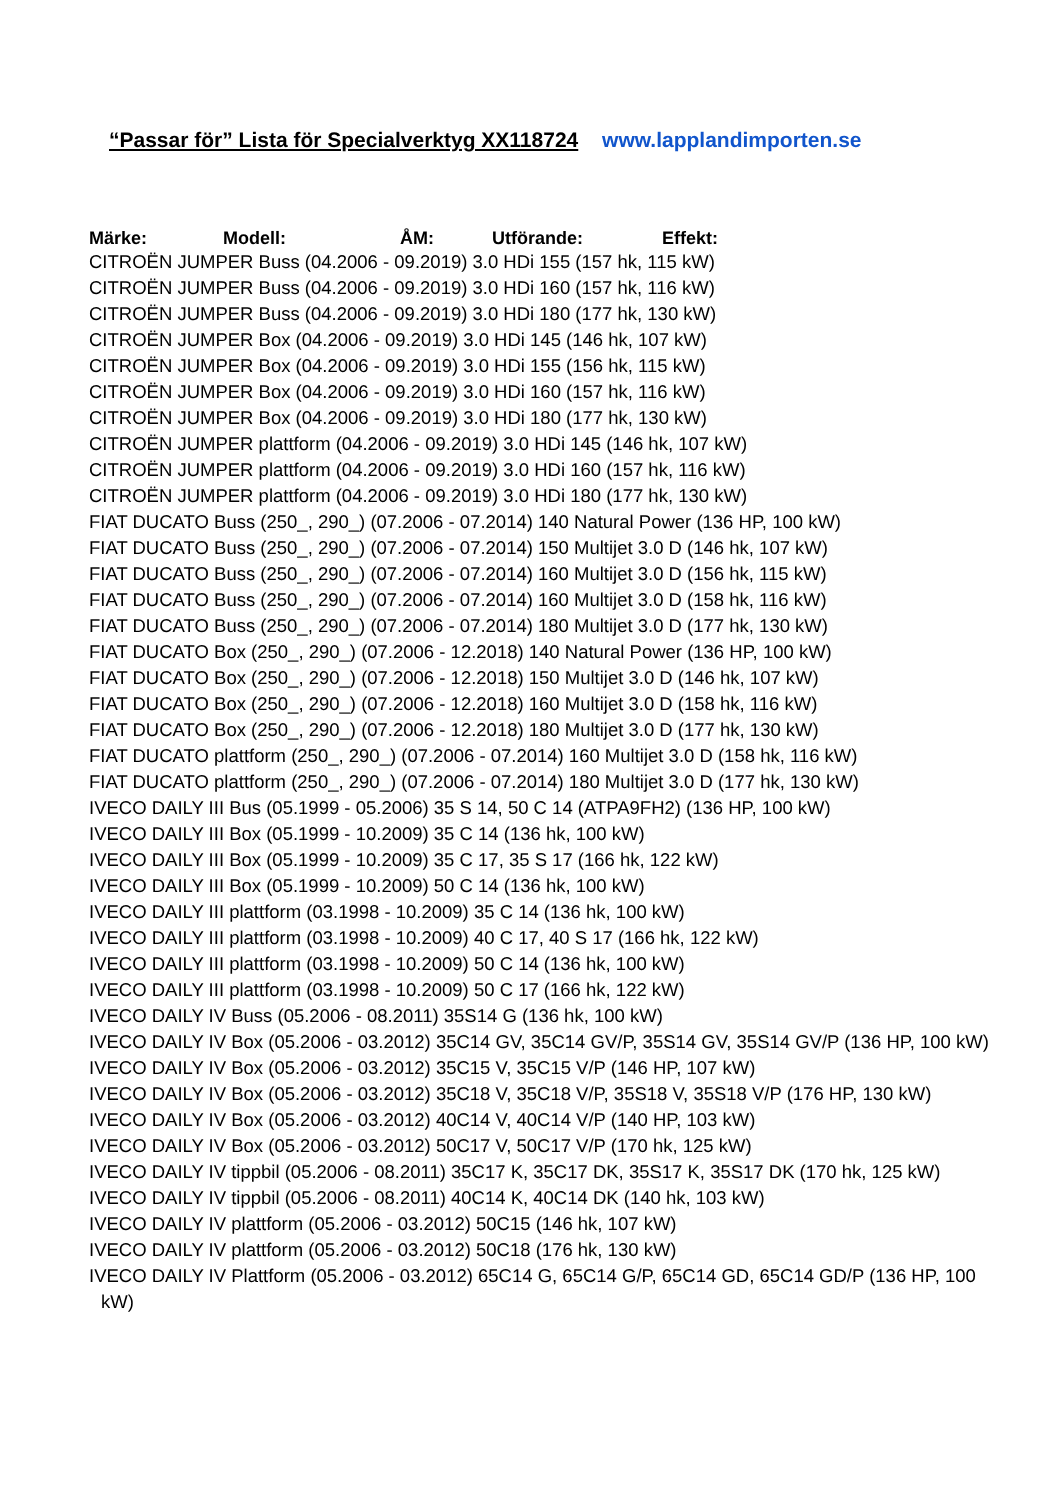“Passar för” Lista för Specialverktyg XX118724 www.lapplandimporten.se
Märke: Modell: ÅM: Utförande: Effekt:
CITROËN JUMPER Buss (04.2006 - 09.2019) 3.0 HDi 155 (157 hk, 115 kW)
CITROËN JUMPER Buss (04.2006 - 09.2019) 3.0 HDi 160 (157 hk, 116 kW)
CITROËN JUMPER Buss (04.2006 - 09.2019) 3.0 HDi 180 (177 hk, 130 kW)
CITROËN JUMPER Box (04.2006 - 09.2019) 3.0 HDi 145 (146 hk, 107 kW)
CITROËN JUMPER Box (04.2006 - 09.2019) 3.0 HDi 155 (156 hk, 115 kW)
CITROËN JUMPER Box (04.2006 - 09.2019) 3.0 HDi 160 (157 hk, 116 kW)
CITROËN JUMPER Box (04.2006 - 09.2019) 3.0 HDi 180 (177 hk, 130 kW)
CITROËN JUMPER plattform (04.2006 - 09.2019) 3.0 HDi 145 (146 hk, 107 kW)
CITROËN JUMPER plattform (04.2006 - 09.2019) 3.0 HDi 160 (157 hk, 116 kW)
CITROËN JUMPER plattform (04.2006 - 09.2019) 3.0 HDi 180 (177 hk, 130 kW)
FIAT DUCATO Buss (250_, 290_) (07.2006 - 07.2014) 140 Natural Power (136 HP, 100 kW)
FIAT DUCATO Buss (250_, 290_) (07.2006 - 07.2014) 150 Multijet 3.0 D (146 hk, 107 kW)
FIAT DUCATO Buss (250_, 290_) (07.2006 - 07.2014) 160 Multijet 3.0 D (156 hk, 115 kW)
FIAT DUCATO Buss (250_, 290_) (07.2006 - 07.2014) 160 Multijet 3.0 D (158 hk, 116 kW)
FIAT DUCATO Buss (250_, 290_) (07.2006 - 07.2014) 180 Multijet 3.0 D (177 hk, 130 kW)
FIAT DUCATO Box (250_, 290_) (07.2006 - 12.2018) 140 Natural Power (136 HP, 100 kW)
FIAT DUCATO Box (250_, 290_) (07.2006 - 12.2018) 150 Multijet 3.0 D (146 hk, 107 kW)
FIAT DUCATO Box (250_, 290_) (07.2006 - 12.2018) 160 Multijet 3.0 D (158 hk, 116 kW)
FIAT DUCATO Box (250_, 290_) (07.2006 - 12.2018) 180 Multijet 3.0 D (177 hk, 130 kW)
FIAT DUCATO plattform (250_, 290_) (07.2006 - 07.2014) 160 Multijet 3.0 D (158 hk, 116 kW)
FIAT DUCATO plattform (250_, 290_) (07.2006 - 07.2014) 180 Multijet 3.0 D (177 hk, 130 kW)
IVECO DAILY III Bus (05.1999 - 05.2006) 35 S 14, 50 C 14 (ATPA9FH2) (136 HP, 100 kW)
IVECO DAILY III Box (05.1999 - 10.2009) 35 C 14 (136 hk, 100 kW)
IVECO DAILY III Box (05.1999 - 10.2009) 35 C 17, 35 S 17 (166 hk, 122 kW)
IVECO DAILY III Box (05.1999 - 10.2009) 50 C 14 (136 hk, 100 kW)
IVECO DAILY III plattform (03.1998 - 10.2009) 35 C 14 (136 hk, 100 kW)
IVECO DAILY III plattform (03.1998 - 10.2009) 40 C 17, 40 S 17 (166 hk, 122 kW)
IVECO DAILY III plattform (03.1998 - 10.2009) 50 C 14 (136 hk, 100 kW)
IVECO DAILY III plattform (03.1998 - 10.2009) 50 C 17 (166 hk, 122 kW)
IVECO DAILY IV Buss (05.2006 - 08.2011) 35S14 G (136 hk, 100 kW)
IVECO DAILY IV Box (05.2006 - 03.2012) 35C14 GV, 35C14 GV/P, 35S14 GV, 35S14 GV/P (136 HP, 100 kW)
IVECO DAILY IV Box (05.2006 - 03.2012) 35C15 V, 35C15 V/P (146 HP, 107 kW)
IVECO DAILY IV Box (05.2006 - 03.2012) 35C18 V, 35C18 V/P, 35S18 V, 35S18 V/P (176 HP, 130 kW)
IVECO DAILY IV Box (05.2006 - 03.2012) 40C14 V, 40C14 V/P (140 HP, 103 kW)
IVECO DAILY IV Box (05.2006 - 03.2012) 50C17 V, 50C17 V/P (170 hk, 125 kW)
IVECO DAILY IV tippbil (05.2006 - 08.2011) 35C17 K, 35C17 DK, 35S17 K, 35S17 DK (170 hk, 125 kW)
IVECO DAILY IV tippbil (05.2006 - 08.2011) 40C14 K, 40C14 DK (140 hk, 103 kW)
IVECO DAILY IV plattform (05.2006 - 03.2012) 50C15 (146 hk, 107 kW)
IVECO DAILY IV plattform (05.2006 - 03.2012) 50C18 (176 hk, 130 kW)
IVECO DAILY IV Plattform (05.2006 - 03.2012) 65C14 G, 65C14 G/P, 65C14 GD, 65C14 GD/P (136 HP, 100 kW)